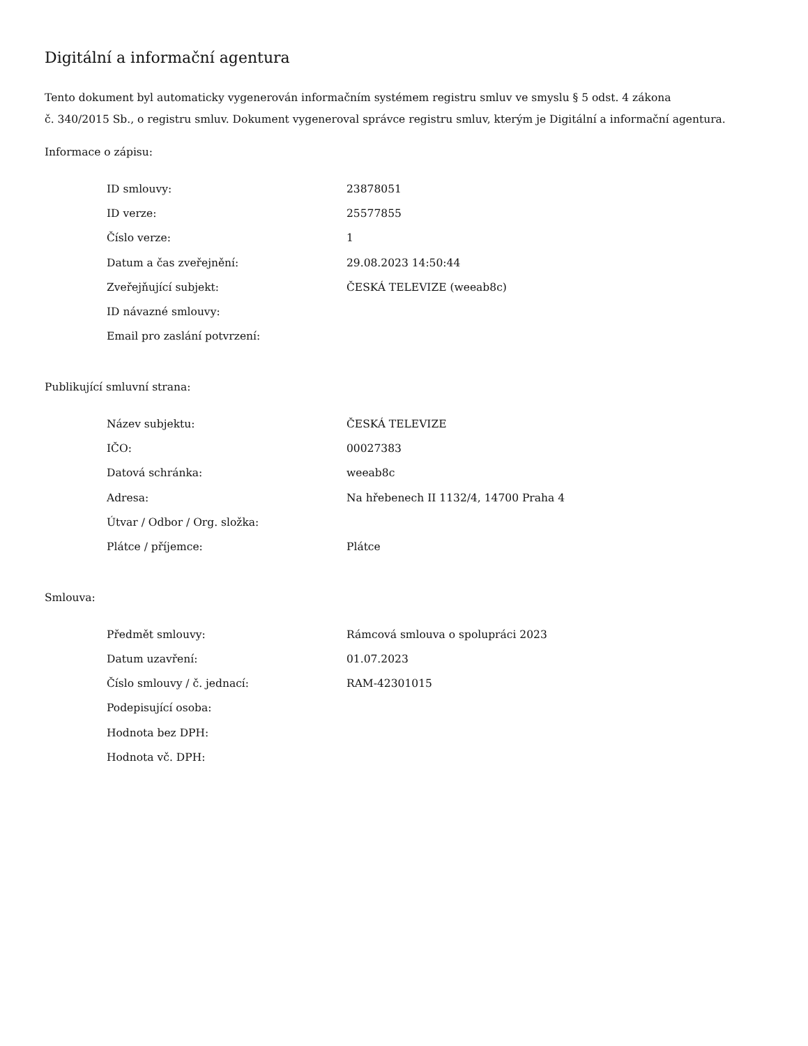Digitální a informační agentura
Tento dokument byl automaticky vygenerován informačním systémem registru smluv ve smyslu § 5 odst. 4 zákona
č. 340/2015 Sb., o registru smluv. Dokument vygeneroval správce registru smluv, kterým je Digitální a informační agentura.
Informace o zápisu:
| ID smlouvy: | 23878051 |
| ID verze: | 25577855 |
| Číslo verze: | 1 |
| Datum a čas zveřejnění: | 29.08.2023 14:50:44 |
| Zveřejňující subjekt: | ČESKÁ TELEVIZE (weeab8c) |
| ID návazné smlouvy: | |
| Email pro zaslání potvrzení: | |
Publikující smluvní strana:
| Název subjektu: | ČESKÁ TELEVIZE |
| IČO: | 00027383 |
| Datová schránka: | weeab8c |
| Adresa: | Na hřebenech II 1132/4, 14700 Praha 4 |
| Útvar / Odbor / Org. složka: | |
| Plátce / příjemce: | Plátce |
Smlouva:
| Předmět smlouvy: | Rámcová smlouva o spolupráci 2023 |
| Datum uzavření: | 01.07.2023 |
| Číslo smlouvy / č. jednací: | RAM-42301015 |
| Podepisující osoba: | |
| Hodnota bez DPH: | |
| Hodnota vč. DPH: | |